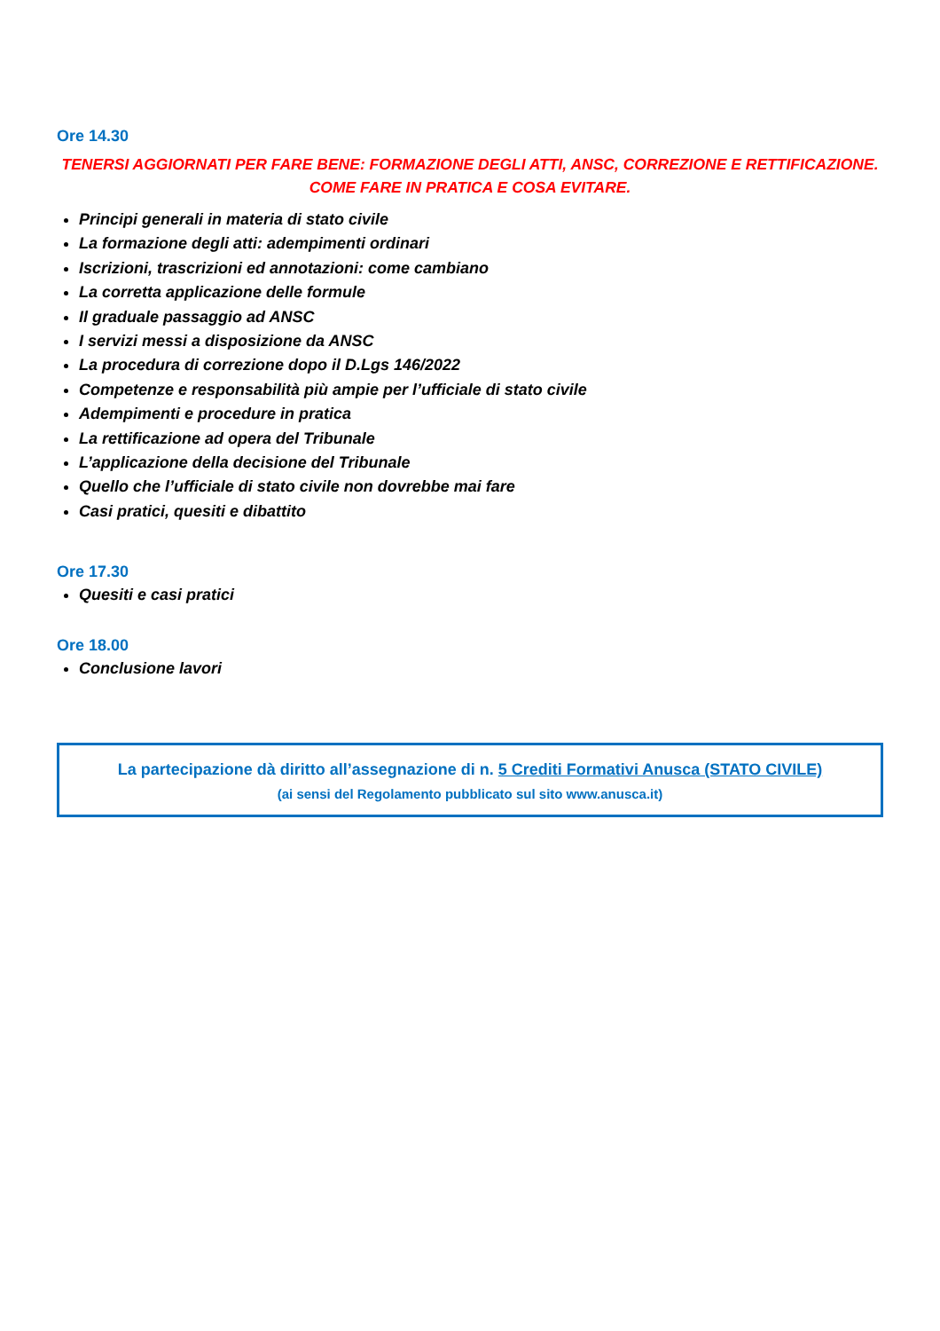Ore 14.30
TENERSI AGGIORNATI PER FARE BENE: FORMAZIONE DEGLI ATTI, ANSC, CORREZIONE E RETTIFICAZIONE.
COME FARE IN PRATICA E COSA EVITARE.
Principi generali in materia di stato civile
La formazione degli atti: adempimenti ordinari
Iscrizioni, trascrizioni ed annotazioni: come cambiano
La corretta applicazione delle formule
Il graduale passaggio ad ANSC
I servizi messi a disposizione da ANSC
La procedura di correzione dopo il D.Lgs 146/2022
Competenze e responsabilità più ampie per l’ufficiale di stato civile
Adempimenti e procedure in pratica
La rettificazione ad opera del Tribunale
L’applicazione della decisione del Tribunale
Quello che l’ufficiale di stato civile non dovrebbe mai fare
Casi pratici, quesiti e dibattito
Ore 17.30
Quesiti e casi pratici
Ore 18.00
Conclusione lavori
La partecipazione dà diritto all’assegnazione di n. 5 Crediti Formativi Anusca (STATO CIVILE)
(ai sensi del Regolamento pubblicato sul sito www.anusca.it)